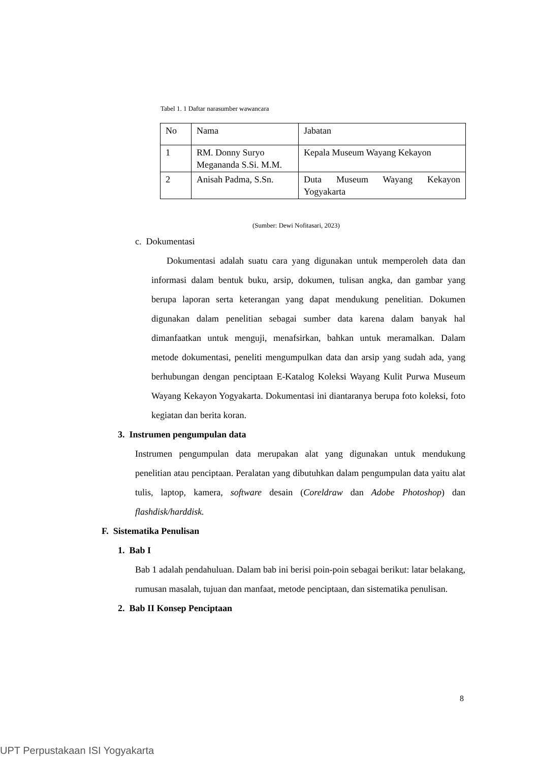Tabel 1. 1 Daftar narasumber wawancara
| No | Nama | Jabatan |
| 1 | RM. Donny Suryo Megananda S.Si. M.M. | Kepala Museum Wayang Kekayon |
| 2 | Anisah Padma, S.Sn. | Duta Museum Wayang Kekayon Yogyakarta |
(Sumber: Dewi Nofitasari, 2023)
c. Dokumentasi
Dokumentasi adalah suatu cara yang digunakan untuk memperoleh data dan informasi dalam bentuk buku, arsip, dokumen, tulisan angka, dan gambar yang berupa laporan serta keterangan yang dapat mendukung penelitian. Dokumen digunakan dalam penelitian sebagai sumber data karena dalam banyak hal dimanfaatkan untuk menguji, menafsirkan, bahkan untuk meramalkan. Dalam metode dokumentasi, peneliti mengumpulkan data dan arsip yang sudah ada, yang berhubungan dengan penciptaan E-Katalog Koleksi Wayang Kulit Purwa Museum Wayang Kekayon Yogyakarta. Dokumentasi ini diantaranya berupa foto koleksi, foto kegiatan dan berita koran.
3. Instrumen pengumpulan data
Instrumen pengumpulan data merupakan alat yang digunakan untuk mendukung penelitian atau penciptaan. Peralatan yang dibutuhkan dalam pengumpulan data yaitu alat tulis, laptop, kamera, software desain (Coreldraw dan Adobe Photoshop) dan flashdisk/harddisk.
F. Sistematika Penulisan
1. Bab I
Bab 1 adalah pendahuluan. Dalam bab ini berisi poin-poin sebagai berikut: latar belakang, rumusan masalah, tujuan dan manfaat, metode penciptaan, dan sistematika penulisan.
2. Bab II Konsep Penciptaan
8
UPT Perpustakaan ISI Yogyakarta